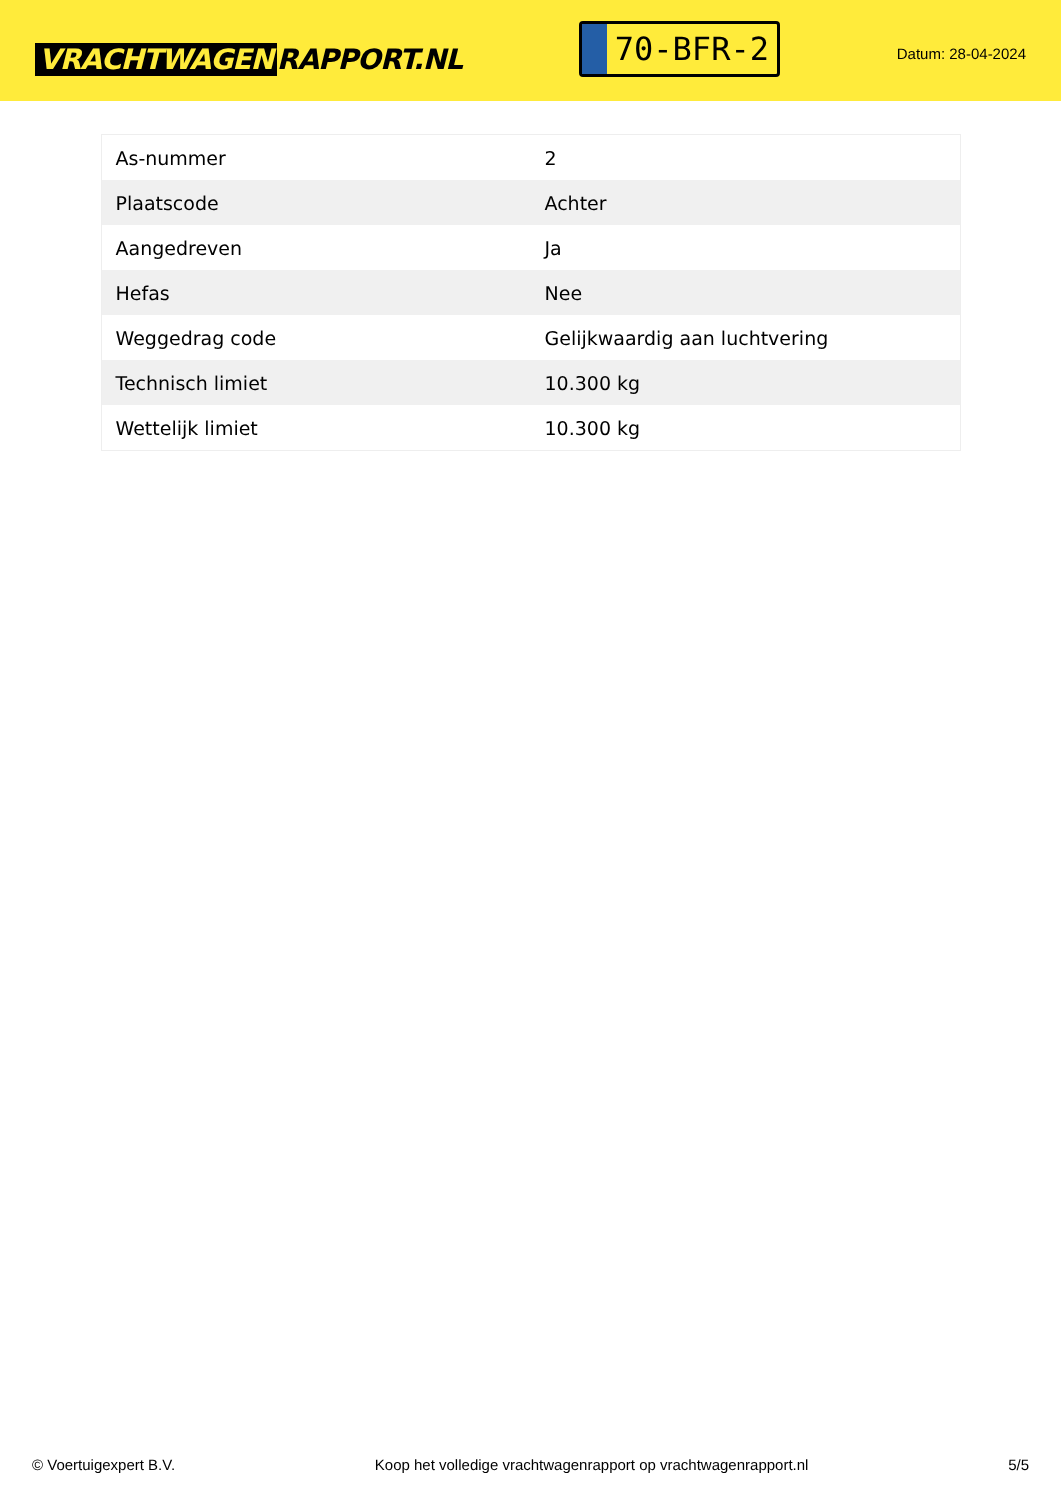VRACHTWAGEN RAPPORT.NL
70-BFR-2
Datum: 28-04-2024
| As-nummer | 2 |
| Plaatscode | Achter |
| Aangedreven | Ja |
| Hefas | Nee |
| Weggedrag code | Gelijkwaardig aan luchtvering |
| Technisch limiet | 10.300 kg |
| Wettelijk limiet | 10.300 kg |
© Voertuigexpert B.V. Koop het volledige vrachtwagenrapport op vrachtwagenrapport.nl 5/5